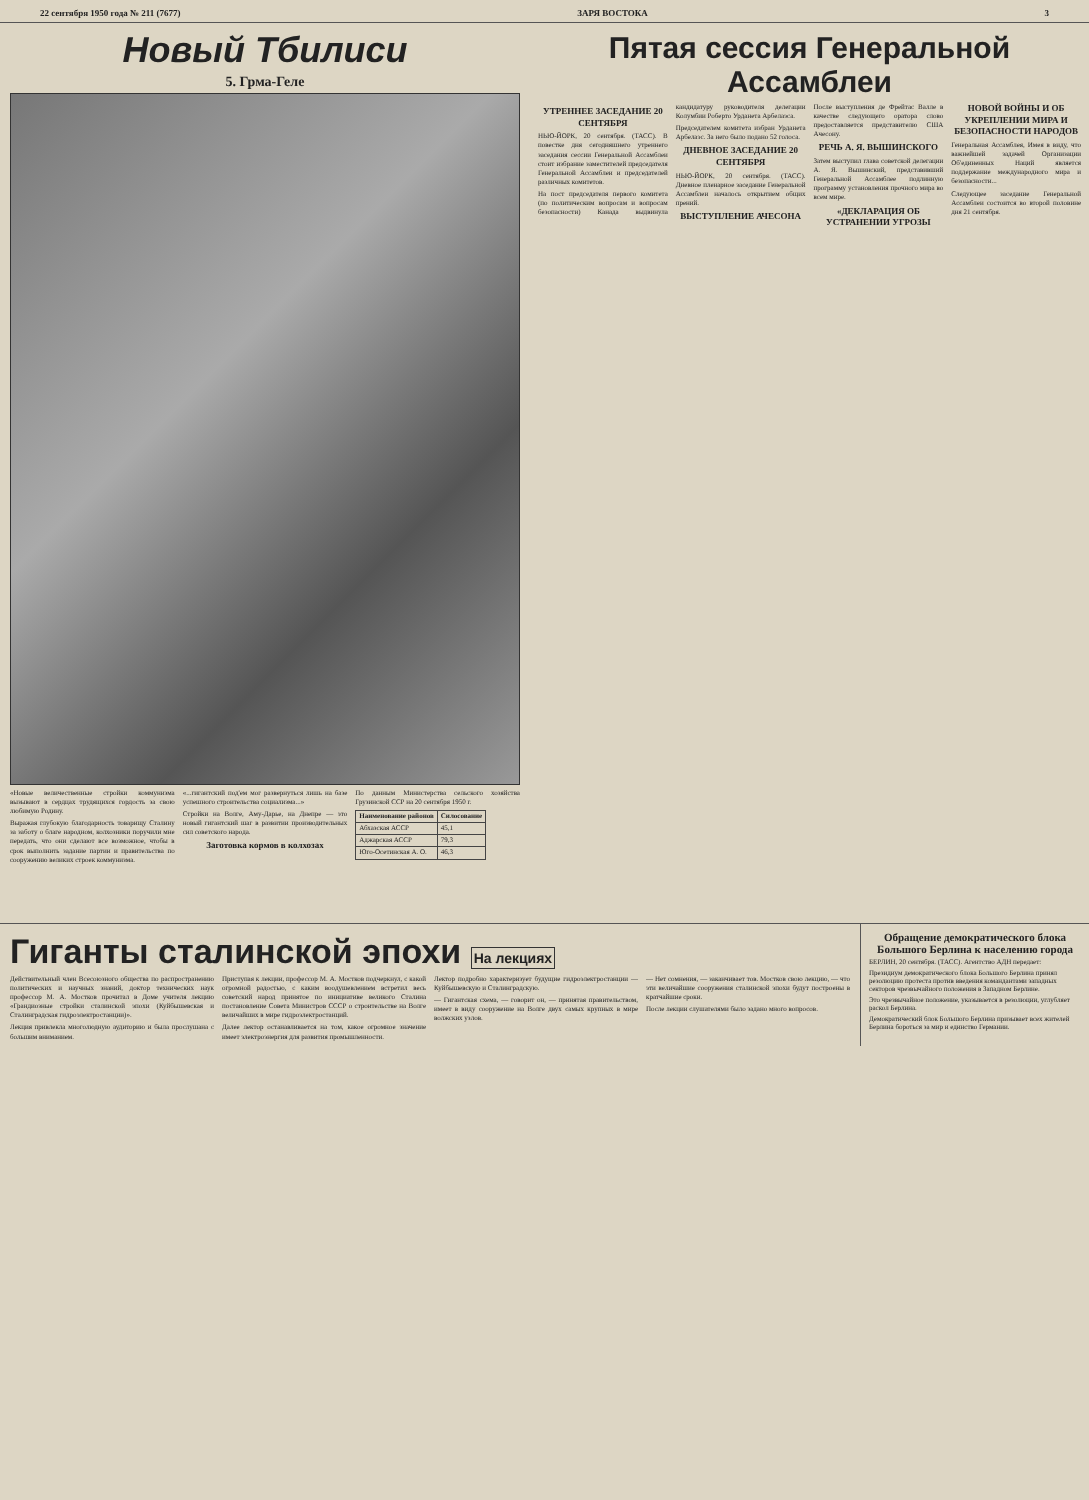22 сентября 1950 года № 211 (7677) ЗАРЯ ВОСТОКА 3
Новый Тбилиси
5. Грма-Геле
«Новые величественные стройки коммунизма вызывают в сердцах трудящихся гордость за свою любимую Родину.
Выражая глубокую благодарность товарищу Сталину за заботу о благе народном, колхозники поручили мне передать, что они сделают все возможное, чтобы в срок выполнить задание партии и правительства по сооружению великих строек коммунизма.
«...гигантский под'ем мог развернуться лишь на базе успешного строительства социализма...»
Стройки на Волге, Аму-Дарье, на Днепре — это новый гигантский шаг в развитии производительных сил советского народа.
Заготовка кормов в колхозах
По данным Министерства сельского хозяйства Грузинской ССР на 20 сентября 1950 г.
| Наименование районов | Силосование |
| --- | --- |
| Абхазская АССР | 45,1 |
| Аджарская АССР | 79,3 |
| Юго-Осетинская А. О. | 46,3 |
Пятая сессия Генеральной Ассамблеи
УТРЕННЕЕ ЗАСЕДАНИЕ 20 СЕНТЯБРЯ
НЬЮ-ЙОРК, 20 сентября. (ТАСС). В повестке дня сегодняшнего утреннего заседания сессии Генеральной Ассамблеи стоит избрание заместителей председателя Генеральной Ассамблеи и председателей различных комитетов.
На пост председателя первого комитета (по политическим вопросам и вопросам безопасности) Канада выдвинула кандидатуру руководителя делегации Колумбии Роберто Урданета Арбелаэса.
Председателем комитета избран Урданета Арбелаэс. За него было подано 52 голоса.
ДНЕВНОЕ ЗАСЕДАНИЕ 20 СЕНТЯБРЯ
НЬЮ-ЙОРК, 20 сентября. (ТАСС). Дневное пленарное заседание Генеральной Ассамблеи началось открытием общих прений.
ВЫСТУПЛЕНИЕ АЧЕСОНА
После выступления де Фрейтас Валле в качестве следующего оратора слово предоставляется представителю США Ачесону.
РЕЧЬ А. Я. ВЫШИНСКОГО
Затем выступил глава советской делегации А. Я. Вышинский, представивший Генеральной Ассамблее подлинную программу установления прочного мира во всем мире.
«ДЕКЛАРАЦИЯ ОБ УСТРАНЕНИИ УГРОЗЫ НОВОЙ ВОЙНЫ И ОБ УКРЕПЛЕНИИ МИРА И БЕЗОПАСНОСТИ НАРОДОВ
Генеральная Ассамблея, Имея в виду, что важнейшей задачей Организации Об'единенных Наций является поддержание международного мира и безопасности...
Следующее заседание Генеральной Ассамблеи состоится во второй половине дня 21 сентября.
Гиганты сталинской эпохи На лекциях
Действительный член Всесоюзного общества по распространению политических и научных знаний, доктор технических наук профессор М. А. Мостков прочитал в Доме учителя лекцию «Грандиозные стройки сталинской эпохи (Куйбышевская и Сталинградская гидроэлектростанции)».
Лекция привлекла многолюдную аудиторию и была прослушана с большим вниманием.
Приступая к лекции, профессор М. А. Мостков подчеркнул, с какой огромной радостью, с каким воодушевлением встретил весь советский народ принятое по инициативе великого Сталина постановление Совета Министров СССР о строительстве на Волге величайших в мире гидроэлектростанций.
Далее лектор останавливается на том, какое огромное значение имеет электроэнергия для развития промышленности.
Лектор подробно характеризует будущие гидроэлектростанции — Куйбышевскую и Сталинградскую.
— Гигантская схема, — говорит он, — принятая правительством, имеет в виду сооружение на Волге двух самых крупных в мире волжских узлов.
— Нет сомнения, — заканчивает тов. Мостков свою лекцию, — что эти величайшие сооружения сталинской эпохи будут построены в кратчайшие сроки.
После лекции слушателями было задано много вопросов.
Обращение демократического блока Большого Берлина к населению города
БЕРЛИН, 20 сентября. (ТАСС). Агентство АДН передает:
Президиум демократического блока Большого Берлина принял резолюцию протеста против введения командантами западных секторов чрезвычайного положения в Западном Берлине.
Это чрезвычайное положение, указывается в резолюции, углубляет раскол Берлина.
Демократический блок Большого Берлина призывает всех жителей Берлина бороться за мир и единство Германии.